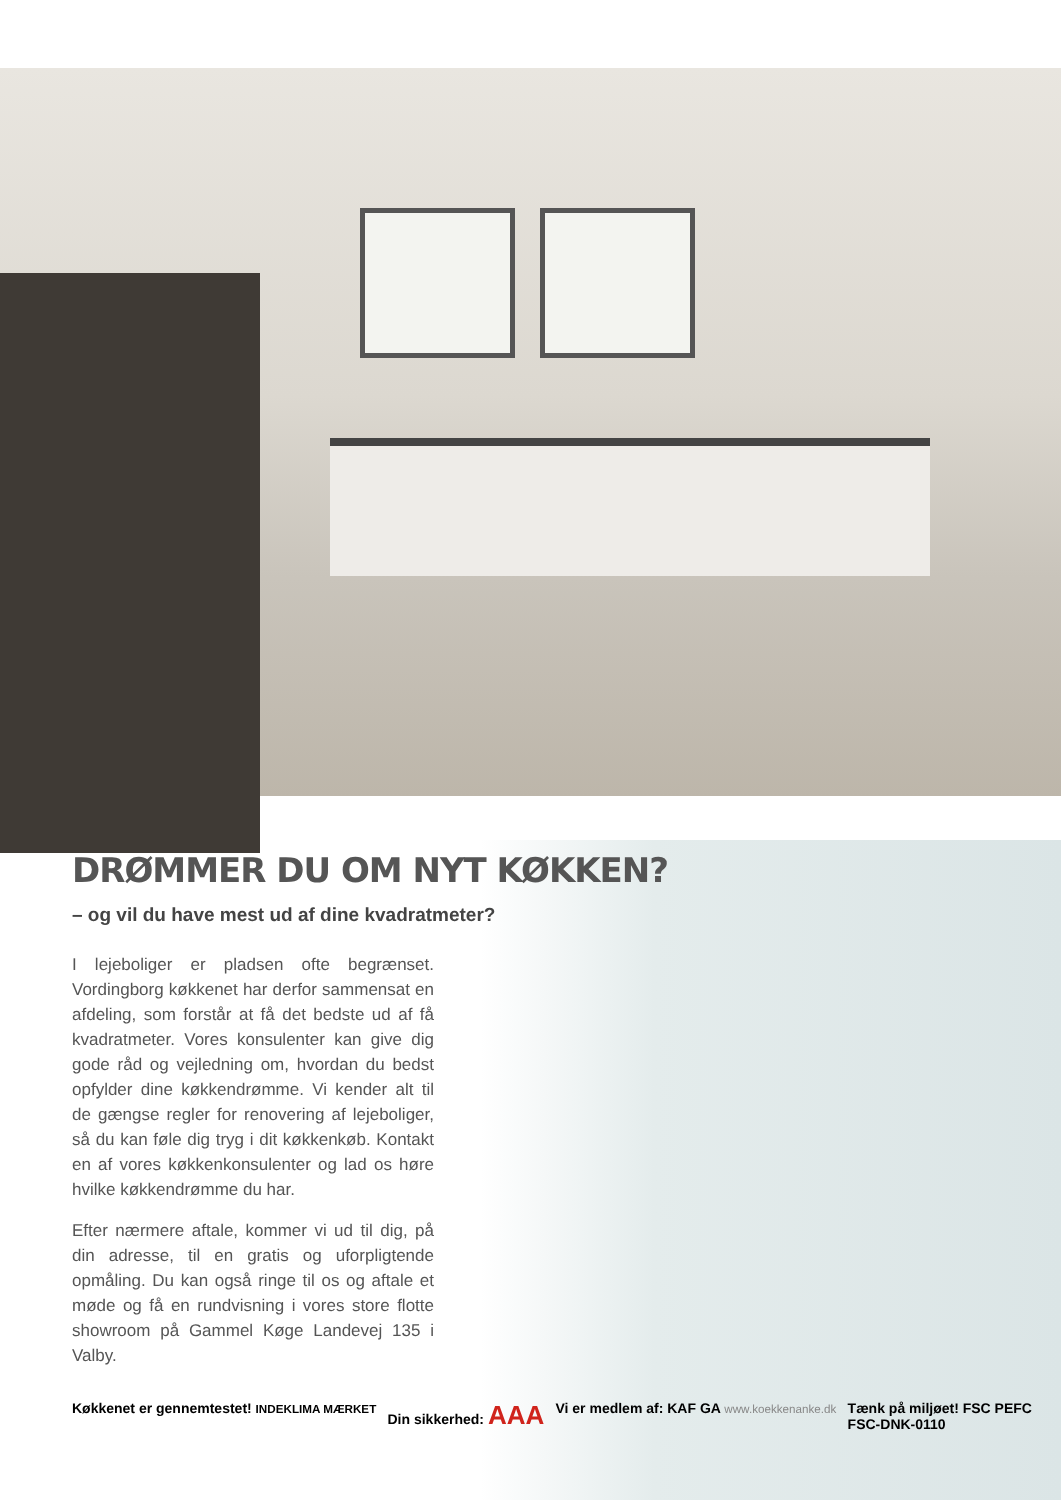DRØMMER DU OM NYT KØKKEN?
– og vil du have mest ud af dine kvadratmeter?
I lejeboliger er pladsen ofte begrænset. Vordingborg køkkenet har derfor sammensat en afdeling, som forstår at få det bedste ud af få kvadratmeter. Vores konsulenter kan give dig gode råd og vejledning om, hvordan du bedst opfylder dine køkkendrømme. Vi kender alt til de gængse regler for renovering af lejeboliger, så du kan føle dig tryg i dit køkkenkøb. Kontakt en af vores køkkenkonsulenter og lad os høre hvilke køkkendrømme du har.
Efter nærmere aftale, kommer vi ud til dig, på din adresse, til en gratis og uforpligtende opmåling. Du kan også ringe til os og aftale et møde og få en rundvisning i vores store flotte showroom på Gammel Køge Landevej 135 i Valby.
Køkkenet er gennemtestet! INDEKLIMA MÆRKET Din sikkerhed: AAA Vi er medlem af: KAF GA www.koekkenanke.dk Tænk på miljøet! FSC PEFC
FSC-DNK-0110